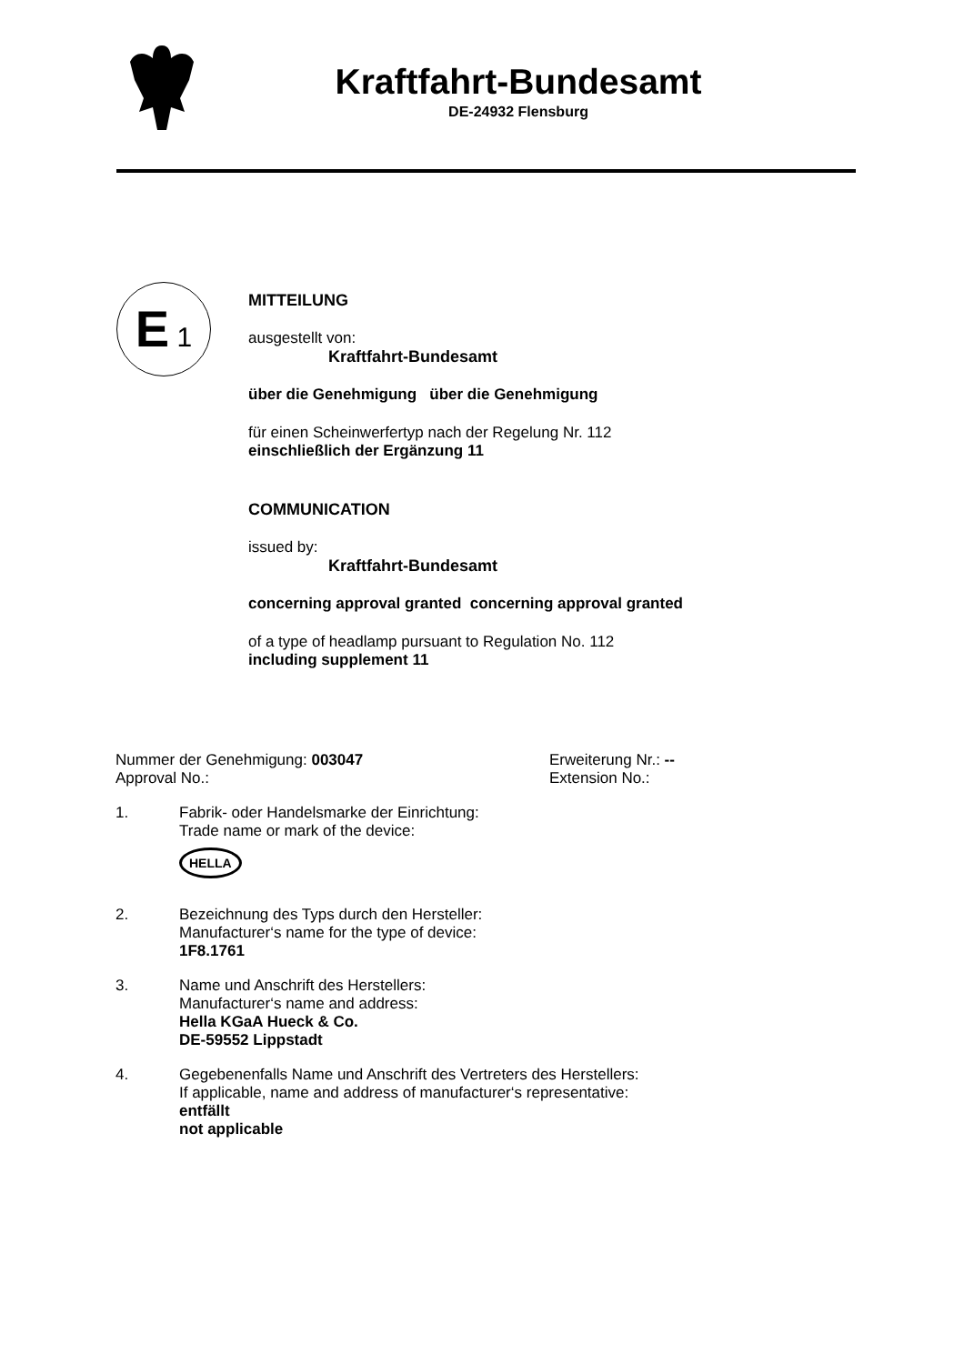Kraftfahrt-Bundesamt
DE-24932 Flensburg
E 1
MITTEILUNG
ausgestellt von:
Kraftfahrt-Bundesamt
über die Genehmigung über die Genehmigung
für einen Scheinwerfertyp nach der Regelung Nr. 112
einschließlich der Ergänzung 11
COMMUNICATION
issued by:
Kraftfahrt-Bundesamt
concerning approval granted concerning approval granted
of a type of headlamp pursuant to Regulation No. 112
including supplement 11
Nummer der Genehmigung: 003047
Approval No.:
Erweiterung Nr.: --
Extension No.:
1.
Fabrik- oder Handelsmarke der Einrichtung:
Trade name or mark of the device:
HELLA
2.
Bezeichnung des Typs durch den Hersteller:
Manufacturer‘s name for the type of device:
1F8.1761
3.
Name und Anschrift des Herstellers:
Manufacturer‘s name and address:
Hella KGaA Hueck & Co.
DE-59552 Lippstadt
4.
Gegebenenfalls Name und Anschrift des Vertreters des Herstellers:
If applicable, name and address of manufacturer‘s representative:
entfällt
not applicable